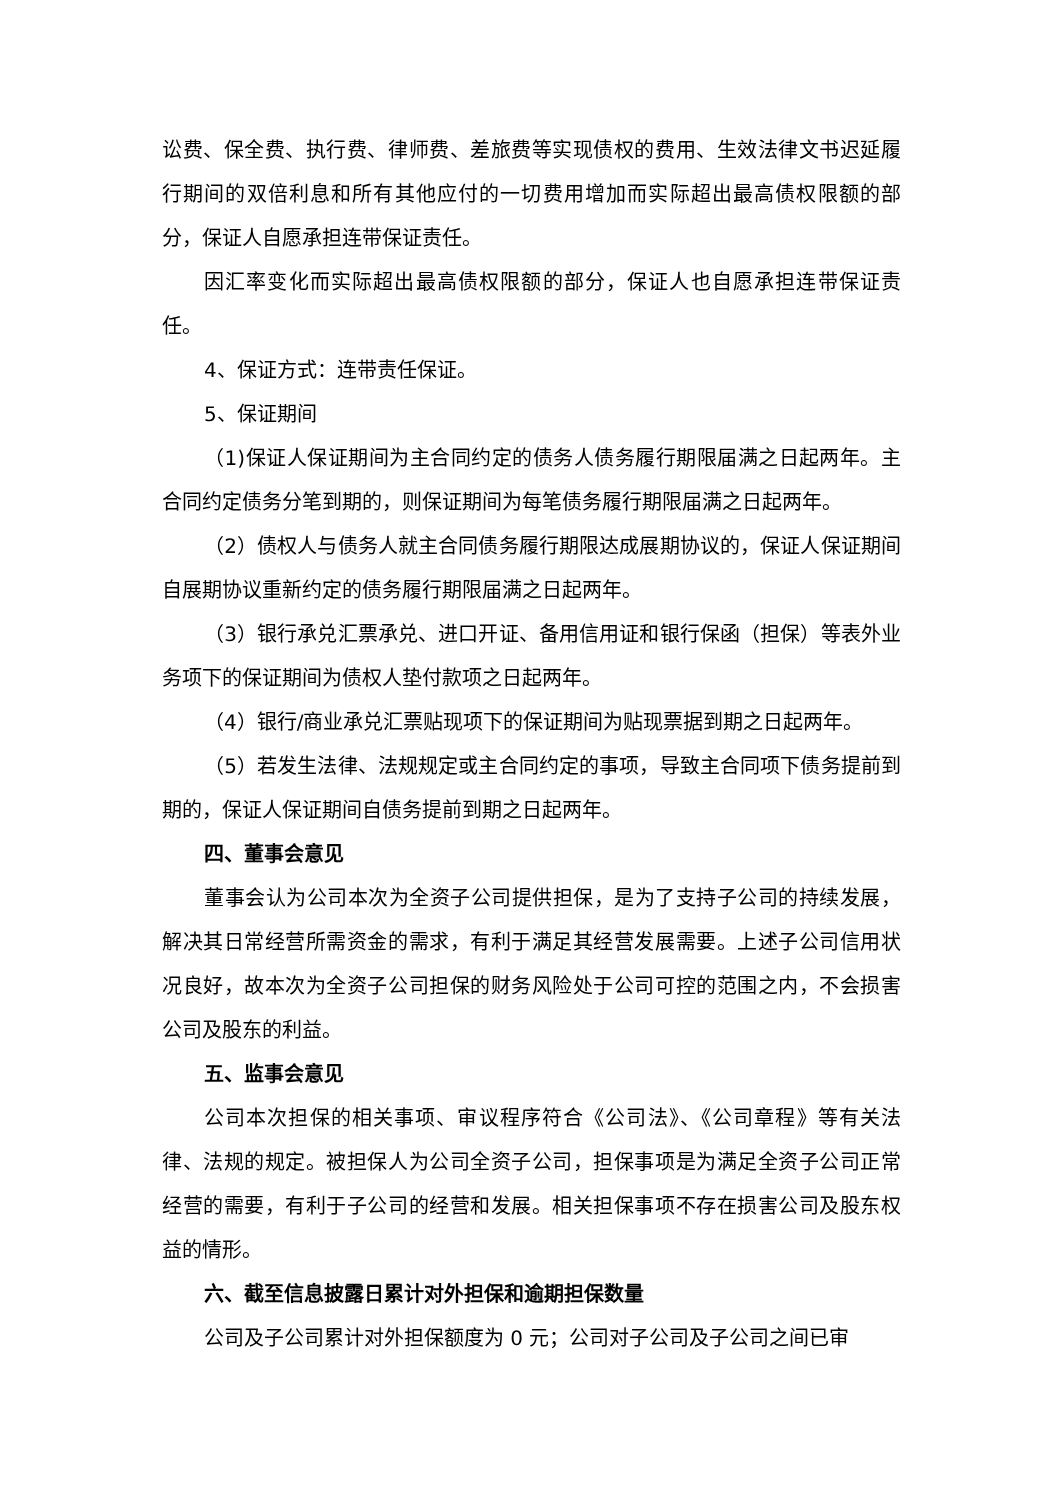讼费、保全费、执行费、律师费、差旅费等实现债权的费用、生效法律文书迟延履行期间的双倍利息和所有其他应付的一切费用增加而实际超出最高债权限额的部分，保证人自愿承担连带保证责任。
因汇率变化而实际超出最高债权限额的部分，保证人也自愿承担连带保证责任。
4、保证方式：连带责任保证。
5、保证期间
（1)保证人保证期间为主合同约定的债务人债务履行期限届满之日起两年。主合同约定债务分笔到期的，则保证期间为每笔债务履行期限届满之日起两年。
（2）债权人与债务人就主合同债务履行期限达成展期协议的，保证人保证期间自展期协议重新约定的债务履行期限届满之日起两年。
（3）银行承兑汇票承兑、进口开证、备用信用证和银行保函（担保）等表外业务项下的保证期间为债权人垫付款项之日起两年。
（4）银行/商业承兑汇票贴现项下的保证期间为贴现票据到期之日起两年。
（5）若发生法律、法规规定或主合同约定的事项，导致主合同项下债务提前到期的，保证人保证期间自债务提前到期之日起两年。
四、董事会意见
董事会认为公司本次为全资子公司提供担保，是为了支持子公司的持续发展，解决其日常经营所需资金的需求，有利于满足其经营发展需要。上述子公司信用状况良好，故本次为全资子公司担保的财务风险处于公司可控的范围之内，不会损害公司及股东的利益。
五、监事会意见
公司本次担保的相关事项、审议程序符合《公司法》、《公司章程》等有关法律、法规的规定。被担保人为公司全资子公司，担保事项是为满足全资子公司正常经营的需要，有利于子公司的经营和发展。相关担保事项不存在损害公司及股东权益的情形。
六、截至信息披露日累计对外担保和逾期担保数量
公司及子公司累计对外担保额度为 0 元；公司对子公司及子公司之间已审